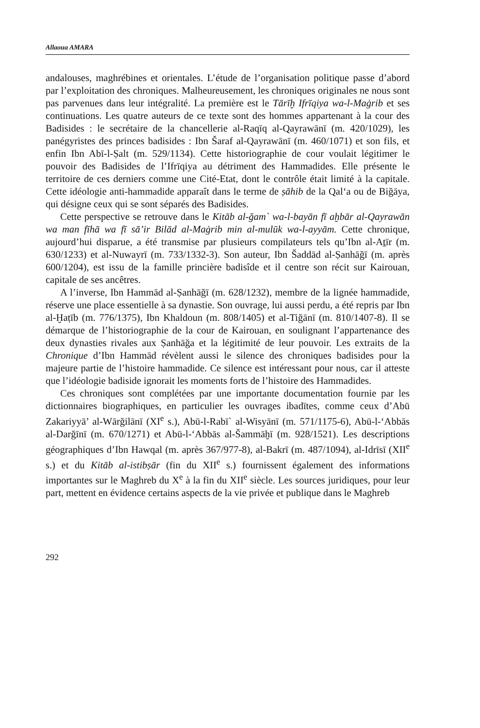Allaoua AMARA
andalouses, maghrébines et orientales. L’étude de l’organisation politique passe d’abord par l’exploitation des chroniques. Malheureusement, les chroniques originales ne nous sont pas parvenues dans leur intégralité. La première est le Tārīḫ Ifrīqiya wa-l-Maġrib et ses continuations. Les quatre auteurs de ce texte sont des hommes appartenant à la cour des Badisides : le secrétaire de la chancellerie al-Raqīq al-Qayrawānī (m. 420/1029), les panégyristes des princes badisides : Ibn Šaraf al-Qayrawānī (m. 460/1071) et son fils, et enfin Ibn Abī-l-Ṣalt (m. 529/1134). Cette historiographie de cour voulait légitimer le pouvoir des Badisides de l’Ifrīqiya au détriment des Hammadides. Elle présente le territoire de ces derniers comme une Cité-Etat, dont le contrôle était limité à la capitale. Cette idéologie anti-hammadide apparaît dans le terme de ṣāhib de la Qal‘a ou de Biğāya, qui désigne ceux qui se sont séparés des Badisides.
Cette perspective se retrouve dans le Kitāb al-ğam` wa-l-bayān fī aḫbār al-Qayrawān wa man fīhā wa fī sā’ir Bilād al-Maġrib min al-mulūk wa-l-ayyām. Cette chronique, aujourd’hui disparue, a été transmise par plusieurs compilateurs tels qu’Ibn al-Aṯīr (m. 630/1233) et al-Nuwayrī (m. 733/1332-3). Son auteur, Ibn Šaddād al-Ṣanhāğī (m. après 600/1204), est issu de la famille princière badisîde et il centre son récit sur Kairouan, capitale de ses ancêtres.
A l’inverse, Ibn Hammād al-Ṣanhāğī (m. 628/1232), membre de la lignée hammadide, réserve une place essentielle à sa dynastie. Son ouvrage, lui aussi perdu, a été repris par Ibn al-Ḫaṭīb (m. 776/1375), Ibn Khaldoun (m. 808/1405) et al-Tiğānī (m. 810/1407-8). Il se démarque de l’historiographie de la cour de Kairouan, en soulignant l’appartenance des deux dynasties rivales aux Ṣanhāğa et la légitimité de leur pouvoir. Les extraits de la Chronique d’Ibn Hammād révèlent aussi le silence des chroniques badisides pour la majeure partie de l’histoire hammadide. Ce silence est intéressant pour nous, car il atteste que l’idéologie badiside ignorait les moments forts de l’histoire des Hammadides.
Ces chroniques sont complétées par une importante documentation fournie par les dictionnaires biographiques, en particulier les ouvrages ibadītes, comme ceux d’Abū Zakariyyā’ al-Wārğilānī (XI<sup>e</sup> s.), Abū-l-Rabī` al-Wisyānī (m. 571/1175-6), Abū-l-‘Abbās al-Darğīnī (m. 670/1271) et Abū-l-‘Abbās al-Šammāḫī (m. 928/1521). Les descriptions géographiques d’Ibn Hawqal (m. après 367/977-8), al-Bakrī (m. 487/1094), al-Idrīsī (XII<sup>e</sup> s.) et du Kitāb al-istibṣār (fin du XII<sup>e</sup> s.) fournissent également des informations importantes sur le Maghreb du X<sup>e</sup> à la fin du XII<sup>e</sup> siècle. Les sources juridiques, pour leur part, mettent en évidence certains aspects de la vie privée et publique dans le Maghreb
292